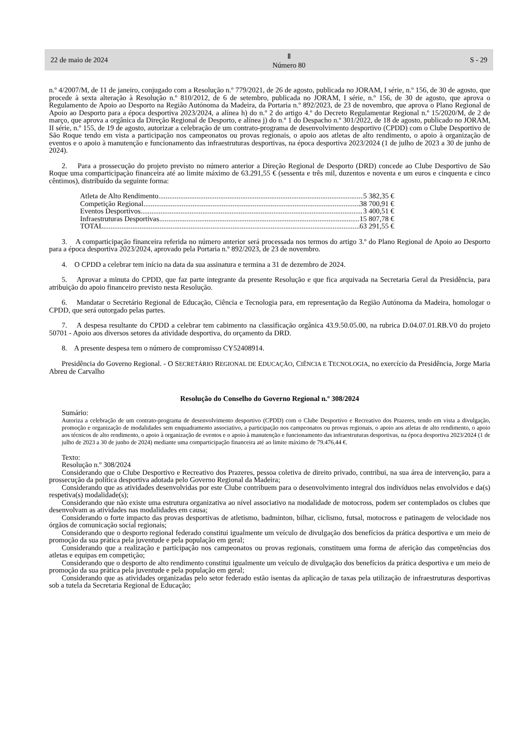22 de maio de 2024 Ⅱ
Número 80 S - 29
n.º 4/2007/M, de 11 de janeiro, conjugado com a Resolução n.º 779/2021, de 26 de agosto, publicada no JORAM, I série, n.º 156, de 30 de agosto, que procede à sexta alteração à Resolução n.º 810/2012, de 6 de setembro, publicada no JORAM, I série, n.º 156, de 30 de agosto, que aprova o Regulamento de Apoio ao Desporto na Região Autónoma da Madeira, da Portaria n.º 892/2023, de 23 de novembro, que aprova o Plano Regional de Apoio ao Desporto para a época desportiva 2023/2024, a alínea h) do n.º 2 do artigo 4.º do Decreto Regulamentar Regional n.º 15/2020/M, de 2 de março, que aprova a orgânica da Direção Regional de Desporto, e alínea j) do n.º 1 do Despacho n.º 301/2022, de 18 de agosto, publicado no JORAM, II série, n.º 155, de 19 de agosto, autorizar a celebração de um contrato-programa de desenvolvimento desportivo (CPDD) com o Clube Desportivo de São Roque tendo em vista a participação nos campeonatos ou provas regionais, o apoio aos atletas de alto rendimento, o apoio à organização de eventos e o apoio à manutenção e funcionamento das infraestruturas desportivas, na época desportiva 2023/2024 (1 de julho de 2023 a 30 de junho de 2024).
2. Para a prossecução do projeto previsto no número anterior a Direção Regional de Desporto (DRD) concede ao Clube Desportivo de São Roque uma comparticipação financeira até ao limite máximo de 63.291,55 € (sessenta e três mil, duzentos e noventa e um euros e cinquenta e cinco cêntimos), distribuído da seguinte forma:
Atleta de Alto Rendimento 5 382,35 €
Competição Regional 38 700,91 €
Eventos Desportivos 3 400,51 €
Infraestruturas Desportivas 15 807,78 €
TOTAL 63 291,55 €
3. A comparticipação financeira referida no número anterior será processada nos termos do artigo 3.º do Plano Regional de Apoio ao Desporto para a época desportiva 2023/2024, aprovado pela Portaria n.º 892/2023, de 23 de novembro.
4. O CPDD a celebrar tem início na data da sua assinatura e termina a 31 de dezembro de 2024.
5. Aprovar a minuta do CPDD, que faz parte integrante da presente Resolução e que fica arquivada na Secretaria Geral da Presidência, para atribuição do apoio financeiro previsto nesta Resolução.
6. Mandatar o Secretário Regional de Educação, Ciência e Tecnologia para, em representação da Região Autónoma da Madeira, homologar o CPDD, que será outorgado pelas partes.
7. A despesa resultante do CPDD a celebrar tem cabimento na classificação orgânica 43.9.50.05.00, na rubrica D.04.07.01.RB.V0 do projeto 50701 - Apoio aos diversos setores da atividade desportiva, do orçamento da DRD.
8. A presente despesa tem o número de compromisso CY52408914.
Presidência do Governo Regional. - O SECRETÁRIO REGIONAL DE EDUCAÇÃO, CIÊNCIA E TECNOLOGIA, no exercício da Presidência, Jorge Maria Abreu de Carvalho
Resolução do Conselho do Governo Regional n.º 308/2024
Sumário:
Autoriza a celebração de um contrato-programa de desenvolvimento desportivo (CPDD) com o Clube Desportivo e Recreativo dos Prazeres, tendo em vista a divulgação, promoção e organização de modalidades sem enquadramento associativo, a participação nos campeonatos ou provas regionais, o apoio aos atletas de alto rendimento, o apoio aos técnicos de alto rendimento, o apoio à organização de eventos e o apoio à manutenção e funcionamento das infraestruturas desportivas, na época desportiva 2023/2024 (1 de julho de 2023 a 30 de junho de 2024) mediante uma comparticipação financeira até ao limite máximo de 79.476,44 €.
Texto:
Resolução n.º 308/2024
Considerando que o Clube Desportivo e Recreativo dos Prazeres, pessoa coletiva de direito privado, contribui, na sua área de intervenção, para a prossecução da política desportiva adotada pelo Governo Regional da Madeira;
Considerando que as atividades desenvolvidas por este Clube contribuem para o desenvolvimento integral dos indivíduos nelas envolvidos e da(s) respetiva(s) modalidade(s);
Considerando que não existe uma estrutura organizativa ao nível associativo na modalidade de motocross, podem ser contemplados os clubes que desenvolvam as atividades nas modalidades em causa;
Considerando o forte impacto das provas desportivas de atletismo, badminton, bilhar, ciclismo, futsal, motocross e patinagem de velocidade nos órgãos de comunicação social regionais;
Considerando que o desporto regional federado constitui igualmente um veículo de divulgação dos benefícios da prática desportiva e um meio de promoção da sua prática pela juventude e pela população em geral;
Considerando que a realização e participação nos campeonatos ou provas regionais, constituem uma forma de aferição das competências dos atletas e equipas em competição;
Considerando que o desporto de alto rendimento constitui igualmente um veículo de divulgação dos benefícios da prática desportiva e um meio de promoção da sua prática pela juventude e pela população em geral;
Considerando que as atividades organizadas pelo setor federado estão isentas da aplicação de taxas pela utilização de infraestruturas desportivas sob a tutela da Secretaria Regional de Educação;